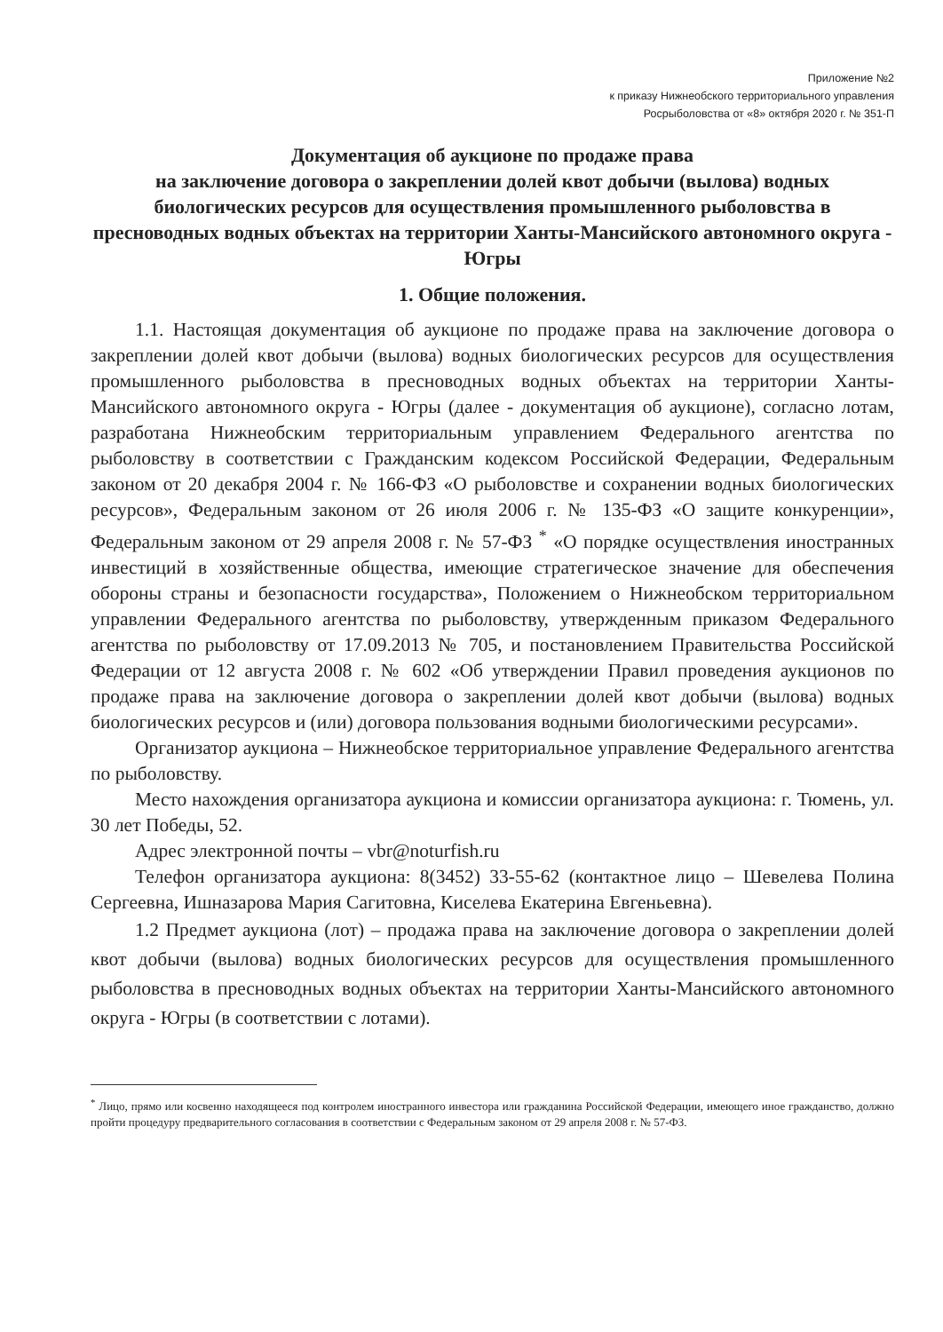Приложение №2
к приказу Нижнеобского территориального управления
Росрыболовства от «8» октября 2020 г. № 351-П
Документация об аукционе по продаже права
на заключение договора о закреплении долей квот добычи (вылова) водных биологических ресурсов для осуществления промышленного рыболовства в пресноводных водных объектах на территории Ханты-Мансийского автономного округа - Югры
1. Общие положения.
1.1. Настоящая документация об аукционе по продаже права на заключение договора о закреплении долей квот добычи (вылова) водных биологических ресурсов для осуществления промышленного рыболовства в пресноводных водных объектах на территории Ханты-Мансийского автономного округа - Югры (далее - документация об аукционе), согласно лотам, разработана Нижнеобским территориальным управлением Федерального агентства по рыболовству в соответствии с Гражданским кодексом Российской Федерации, Федеральным законом от 20 декабря 2004 г. № 166-ФЗ «О рыболовстве и сохранении водных биологических ресурсов», Федеральным законом от 26 июля 2006 г. № 135-ФЗ «О защите конкуренции», Федеральным законом от 29 апреля 2008 г. № 57-ФЗ <sup>*</sup> «О порядке осуществления иностранных инвестиций в хозяйственные общества, имеющие стратегическое значение для обеспечения обороны страны и безопасности государства», Положением о Нижнеобском территориальном управлении Федерального агентства по рыболовству, утвержденным приказом Федерального агентства по рыболовству от 17.09.2013 № 705, и постановлением Правительства Российской Федерации от 12 августа 2008 г. № 602 «Об утверждении Правил проведения аукционов по продаже права на заключение договора о закреплении долей квот добычи (вылова) водных биологических ресурсов и (или) договора пользования водными биологическими ресурсами».
Организатор аукциона – Нижнеобское территориальное управление Федерального агентства по рыболовству.
Место нахождения организатора аукциона и комиссии организатора аукциона: г. Тюмень, ул. 30 лет Победы, 52.
Адрес электронной почты – vbr@noturfish.ru
Телефон организатора аукциона: 8(3452) 33-55-62 (контактное лицо – Шевелева Полина Сергеевна, Ишназарова Мария Сагитовна, Киселева Екатерина Евгеньевна).
1.2 Предмет аукциона (лот) – продажа права на заключение договора о закреплении долей квот добычи (вылова) водных биологических ресурсов для осуществления промышленного рыболовства в пресноводных водных объектах на территории Ханты-Мансийского автономного округа - Югры (в соответствии с лотами).
<sup>*</sup> Лицо, прямо или косвенно находящееся под контролем иностранного инвестора или гражданина Российской Федерации, имеющего иное гражданство, должно пройти процедуру предварительного согласования в соответствии с Федеральным законом от 29 апреля 2008 г. № 57-ФЗ.